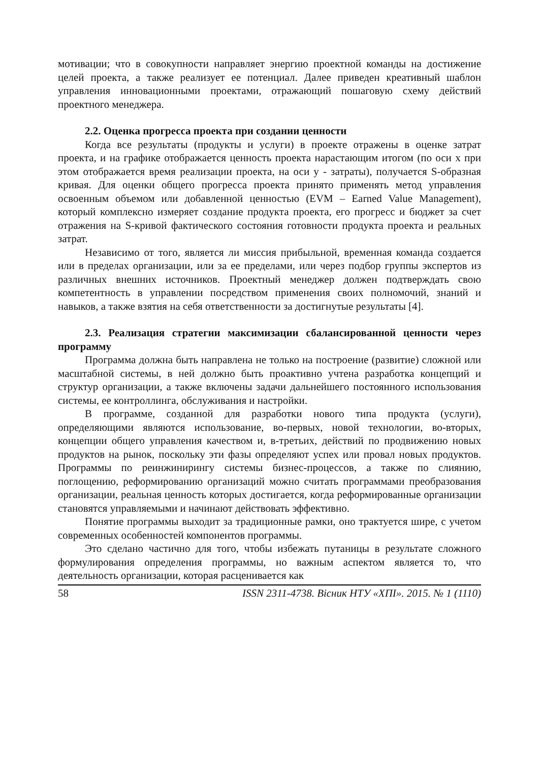мотивации; что в совокупности направляет энергию проектной команды на достижение целей проекта, а также реализует ее потенциал. Далее приведен креативный шаблон управления инновационными проектами, отражающий пошаговую схему действий проектного менеджера.
2.2. Оценка прогресса проекта при создании ценности
Когда все результаты (продукты и услуги) в проекте отражены в оценке затрат проекта, и на графике отображается ценность проекта нарастающим итогом (по оси x при этом отображается время реализации проекта, на оси y - затраты), получается S-образная кривая. Для оценки общего прогресса проекта принято применять метод управления освоенным объемом или добавленной ценностью (EVM – Earned Value Management), который комплексно измеряет создание продукта проекта, его прогресс и бюджет за счет отражения на S-кривой фактического состояния готовности продукта проекта и реальных затрат.
Независимо от того, является ли миссия прибыльной, временная команда создается или в пределах организации, или за ее пределами, или через подбор группы экспертов из различных внешних источников. Проектный менеджер должен подтверждать свою компетентность в управлении посредством применения своих полномочий, знаний и навыков, а также взятия на себя ответственности за достигнутые результаты [4].
2.3. Реализация стратегии максимизации сбалансированной ценности через программу
Программа должна быть направлена не только на построение (развитие) сложной или масштабной системы, в ней должно быть проактивно учтена разработка концепций и структур организации, а также включены задачи дальнейшего постоянного использования системы, ее контроллинга, обслуживания и настройки.
В программе, созданной для разработки нового типа продукта (услуги), определяющими являются использование, во-первых, новой технологии, во-вторых, концепции общего управления качеством и, в-третьих, действий по продвижению новых продуктов на рынок, поскольку эти фазы определяют успех или провал новых продуктов. Программы по реинжинирингу системы бизнес-процессов, а также по слиянию, поглощению, реформированию организаций можно считать программами преобразования организации, реальная ценность которых достигается, когда реформированные организации становятся управляемыми и начинают действовать эффективно.
Понятие программы выходит за традиционные рамки, оно трактуется шире, с учетом современных особенностей компонентов программы.
Это сделано частично для того, чтобы избежать путаницы в результате сложного формулирования определения программы, но важным аспектом является то, что деятельность организации, которая расценивается как
58 ISSN 2311-4738. Вісник НТУ «ХПІ». 2015. № 1 (1110)